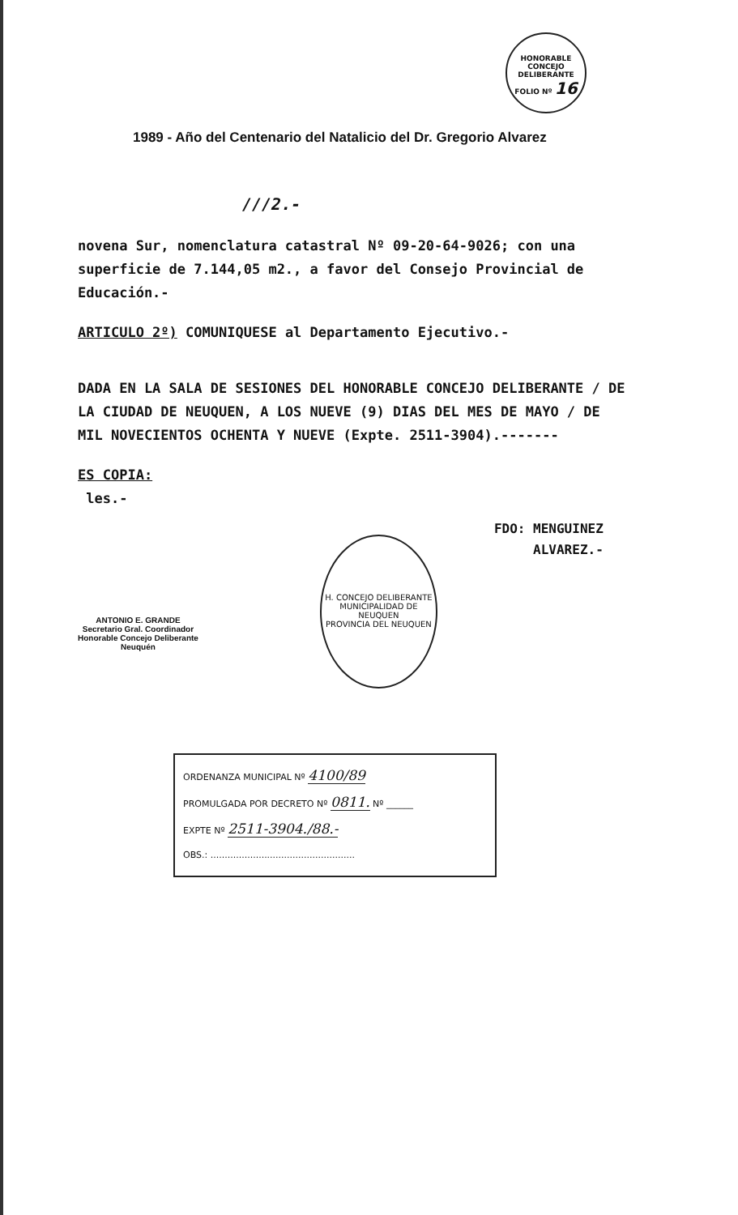HONORABLE CONCEJO DELIBERANTE
FOLIO Nº 16
1989 - Año del Centenario del Natalicio del Dr. Gregorio Alvarez
///2.-
novena Sur, nomenclatura catastral Nº 09-20-64-9026; con una superficie de 7.144,05 m2., a favor del Consejo Provincial de Educación.-
ARTICULO 2º) COMUNIQUESE al Departamento Ejecutivo.-
DADA EN LA SALA DE SESIONES DEL HONORABLE CONCEJO DELIBERANTE / DE LA CIUDAD DE NEUQUEN, A LOS NUEVE (9) DIAS DEL MES DE MAYO / DE MIL NOVECIENTOS OCHENTA Y NUEVE (Expte. 2511-3904).-------
ES COPIA:
les.-
ANTONIO E. GRANDE
Secretario Gral. Coordinador
Honorable Concejo Deliberante
Neuquén
H. CONCEJO DELIBERANTE
MUNICIPALIDAD DE NEUQUEN
PROVINCIA DEL NEUQUEN
FDO: MENGUINEZ
ALVAREZ.-
ORDENANZA MUNICIPAL Nº 4100/89
PROMULGADA POR DECRETO Nº 0811. Nº ______
EXPTE Nº 2511-3904./88.-
OBS.: ...................................................